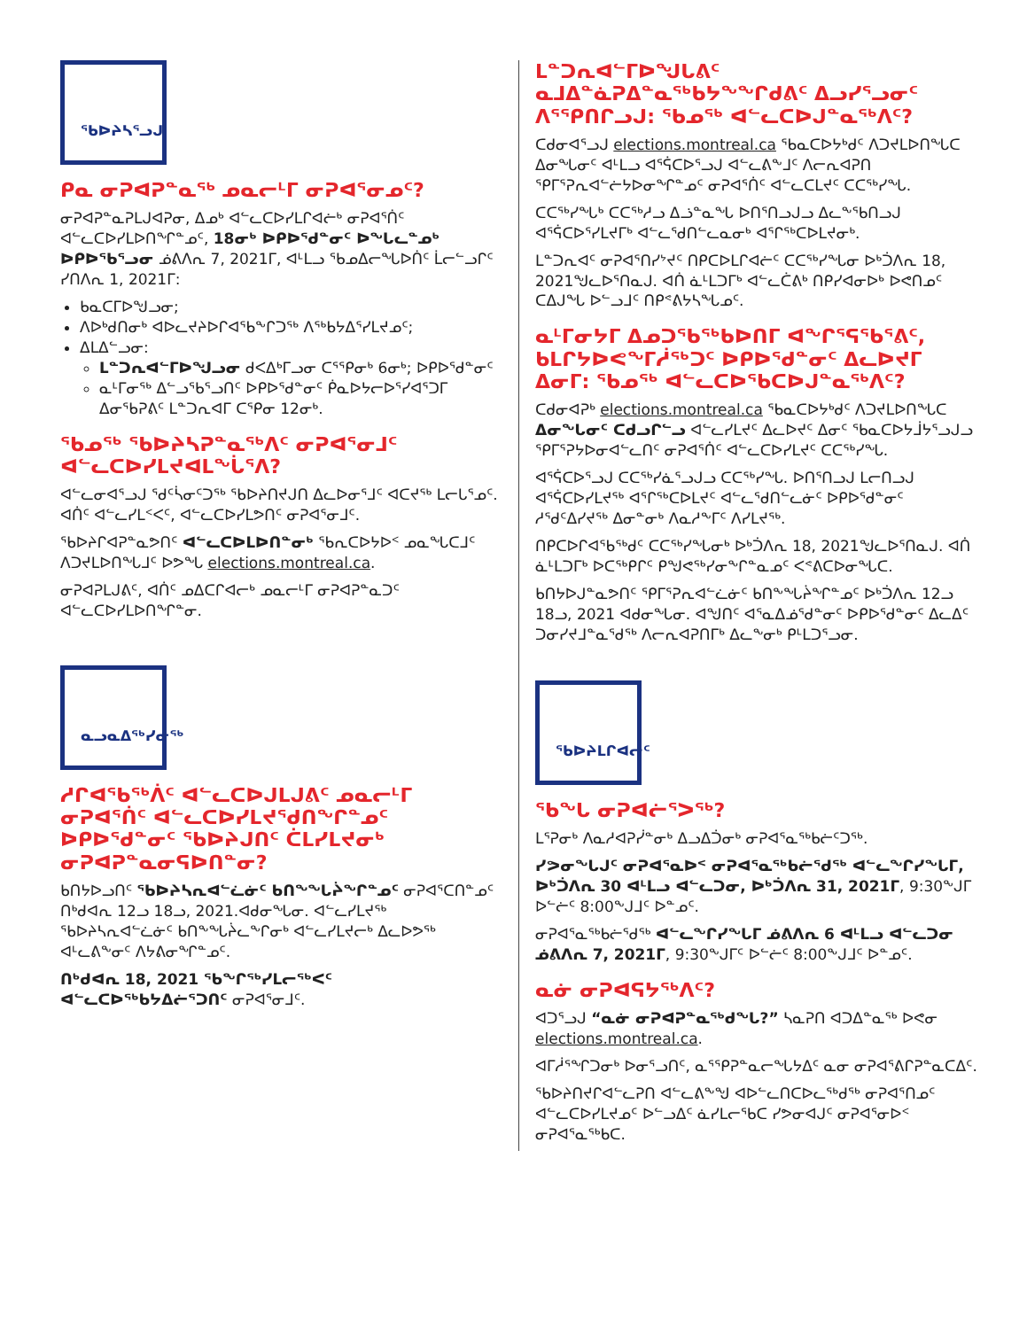ᖃᐅᔨᓴᕐᓗᒍ
ᑭᓇ ᓂᕈᐊᕈᓐᓇᖅ ᓄᓇᓕᒻᒥ ᓂᕈᐊᕐᓂᓄᑦ?
ᓂᕈᐊᕈᓐᓇᕈᒪᒍᐊᕈᓂ, ᐃᓄᒃ ᐊᓪᓚᑕᐅᓯᒪᒋᐊᓖᒃ ᓂᕈᐊᕐᑏᑦ ᐊᓪᓚᑕᐅᓯᒪᐅᑎᖏᓐᓄᑦ, 18ᓂᒃ ᐅᑭᐅᖁᓐᓂᑦ ᐅᖓᓚᓐᓄᒃ ᐅᑭᐅᖃᕐᓗᓂ ᓅᕕᐱᕆ 7, 2021ᒥ, ᐊᒻᒪᓗ ᖃᓄᐃᓕᖓᐅᑏᑦ ᒫᓕᓪᓗᒋᑦ ᓯᑎᐱᕆ 1, 2021ᒥ:
ᑲᓇᑕᒥᐅᖑᓗᓂ;
ᐱᐅᒃᑯᑎᓂᒃ ᐊᐅᓚᔪᔨᐅᒋᐊᖃᖕᒋᑐᖅ ᐱᖅᑲᔭᐃᕐᓯᒪᔪᓄᑦ;
ᐃᒪᐃᓪᓗᓂ:
ᒪᓐᑐᕆᐊᓪᒥᐅᖑᓗᓂ ᑯᐸᐃᒃᒥᓗᓂ ᑕᕐᕿᓂᒃ 6ᓂᒃ; ᐅᑭᐅᖁᓐᓂᑦ
ᓇᒻᒥᓂᖅ ᐃᓪᓗᖃᕐᓗᑎᑦ ᐅᑭᐅᖁᓐᓂᑦ ᑮᓇᐅᔭᓕᐅᕐᓯᐊᕐᑐᒥ ᐃᓂᖃᕈᕕᑦ ᒪᓐᑐᕆᐊᒥ ᑕᕿᓂ 12ᓂᒃ.
ᖃᓄᖅ ᖃᐅᔨᓴᕈᓐᓇᖅᐱᑦ ᓂᕈᐊᕐᓂᒧᑦ ᐊᓪᓚᑕᐅᓯᒪᔪᐊᒪᖔᕐᐱ?
ᐊᓪᓚᓂᐊᕐᓗᒍ ᖁᑦᓵᓂᑦᑐᖅ ᖃᐅᔨᑎᔪᒍᑎ ᐃᓚᐅᓂᕐᒧᑦ ᐊᑕᔪᖅ ᒪᓕᒐᕐᓄᑦ. ᐊᑏᑦ ᐊᓪᓚᓯᒪᑉᐸᑦ, ᐊᓪᓚᑕᐅᓯᒪᕗᑎᑦ ᓂᕈᐊᕐᓂᒧᑦ.
ᖃᐅᔨᒋᐊᕈᓐᓇᕗᑎᑦ ᐊᓪᓚᑕᐅᒪᐅᑎᓐᓂᒃ ᖃᕆᑕᐅᔭᐅᑉ ᓄᓇᖓᑕᒧᑦ ᐱᑐᔪᒪᐅᑎᖓᒧᑦ ᐅᕗᖓ elections.montreal.ca.
ᓂᕈᐊᕈᒪᒍᕕᑦ, ᐊᑏᑦ ᓄᐃᑕᒋᐊᓕᒃ ᓄᓇᓕᒻᒥ ᓂᕈᐊᕈᓐᓇᑐᑦ ᐊᓪᓚᑕᐅᓯᒪᐅᑎᖏᓐᓂ.
ᓇᓗᓇᐃᖅᓯᓂᖅ
ᓱᒋᐊᖃᖅᐲᑦ ᐊᓪᓚᑕᐅᒍᒪᒍᕕᑦ ᓄᓇᓕᒻᒥ ᓂᕈᐊᕐᑏᑦ ᐊᓪᓚᑕᐅᓯᒪᔪᖁᑎᖏᓐᓄᑦ ᐅᑭᐅᖁᓐᓂᑦ ᖃᐅᔨᒍᑎᑦ ᑖᒪᓯᒪᔪᓂᒃ ᓂᕈᐊᕈᓐᓇᓂᕋᐅᑎᓐᓂ?
ᑲᑎᔭᐅᓗᑎᑦ ᖃᐅᔨᓴᕆᐊᓪᓛᓃᑦ ᑲᑎᖕᖓᔩᖏᓐᓄᑦ ᓂᕈᐊᕐᑕᑎᓐᓄᑦ ᑎᒃᑯᐊᕆ 12ᓗ 18ᓗ, 2021.ᐊᑯᓂᖓᓂ. ᐊᓪᓚᓯᒪᔪᖅ ᖃᐅᔨᓴᕆᐊᓪᓛᓃᑦ ᑲᑎᖕᖓᔩᓚᖕᒋᓂᒃ ᐊᓪᓚᓯᒪᔪᓕᒃ ᐃᓚᐅᕗᖅ ᐊᒻᓚᕕᖕᓂᑦ ᐱᔭᕕᓂᖏᓐᓄᑦ.
ᑎᒃᑯᐊᕆ 18, 2021 ᖃᖏᖅᓯᒪᓕᖅᐸᑦ ᐊᓪᓚᑕᐅᖅᑲᔭᐃᓖᕐᑐᑎᑦ ᓂᕈᐊᕐᓂᒧᑦ.
ᒪᓐᑐᕆᐊᓪᒥᐅᖑᒐᕕᑦ ᓇᒧᐃᓐᓈᕈᐃᓐᓇᖅᑲᔭᖕᖏᑯᕕᑦ ᐃᓗᓯᕐᓗᓂᑦ ᐱᕐᕿᑎᒋᓗᒍ: ᖃᓄᖅ ᐊᓪᓚᑕᐅᒍᓐᓇᖅᐱᑦ?
ᑕᑯᓂᐊᕐᓗᒍ elections.montreal.ca ᖃᓇᑕᐅᔭᒃᑯᑦ ᐱᑐᔪᒪᐅᑎᖓᑕ ᐃᓂᖓᓂᑦ ᐊᒻᒪᓗ ᐊᕐᕌᑕᐅᕐᓗᒍ ᐊᓪᓚᕕᖕᒧᑦ ᐱᓕᕆᐊᕈᑎ ᕿᒥᕐᕈᕆᐊᓪᓖᔭᐅᓂᖏᓐᓄᑦ ᓂᕈᐊᕐᑏᑦ ᐊᓪᓚᑕᒪᔪᑦ ᑕᑕᖅᓯᖓ.
ᑕᑕᖅᓯᖓᒃ ᑕᑕᖅᓱᓗ ᐃᓘᓐᓇᖓ ᐅᑎᕐᑎᓗᒍᓗ ᐃᓚᖕᖃᑎᓗᒍ ᐊᕐᕌᑕᐅᕐᓯᒪᔪᒥᒃ ᐊᓪᓚᕐᑯᑎᓪᓚᓇᓂᒃ ᐊᕐᒋᖅᑕᐅᒪᔪᓂᒃ.
ᒪᓐᑐᕆᐊᑦ ᓂᕈᐊᕐᑎᓯᔾᔪᑦ ᑎᑭᑕᐅᒪᒋᐊᓖᑦ ᑕᑕᖅᓯᖓᓂ ᐅᒃᑑᐱᕆ 18, 2021ᖑᓚᐅᕐᑎᓇᒍ. ᐊᑏ ᓈᒻᒪᑐᒥᒃ ᐊᓪᓚᑖᕕᒃ ᑎᑭᓯᐊᓂᐅᒃ ᐅᕙᑎᓄᑦ ᑕᐃᒍᖓ ᐅᓪᓗᒧᑦ ᑎᑭᕝᕕᔭᓴᖓᓄᑦ.
ᓇᒻᒥᓂᔭᒥ ᐃᓄᑐᖃᖅᑲᐅᑎᒥ ᐊᖏᕐᕋᖃᕐᕕᑦ, ᑲᒪᒋᔭᐅᕙᖕᒥᓲᖅᑐᑦ ᐅᑭᐅᖁᓐᓂᑦ ᐃᓚᐅᔪᒥ ᐃᓂᒥ: ᖃᓄᖅ ᐊᓪᓚᑕᐅᖃᑕᐅᒍᓐᓇᖅᐱᑦ?
ᑕᑯᓂᐊᕈᒃ elections.montreal.ca ᖃᓇᑕᐅᔭᒃᑯᑦ ᐱᑐᔪᒪᐅᑎᖓᑕ ᐃᓂᖓᓂᑦ ᑕᑯᓗᒋᓪᓗ ᐊᓪᓚᓯᒪᔪᑦ ᐃᓚᐅᔪᑦ ᐃᓂᑦ ᖃᓇᑕᐅᔭᒨᔭᕐᓗᒍᓗ ᕿᒥᕐᕈᔭᐅᓂᐊᓪᓚᑎᑦ ᓂᕈᐊᕐᑏᑦ ᐊᓪᓚᑕᐅᓯᒪᔪᑦ ᑕᑕᖅᓯᖓ.
ᐊᕐᕌᑕᐅᕐᓗᒍ ᑕᑕᖅᓯᓈᕐᓗᒍᓗ ᑕᑕᖅᓯᖓ. ᐅᑎᕐᑎᓗᒍ ᒪᓕᑎᓗᒍ ᐊᕐᕌᑕᐅᓯᒪᔪᖅ ᐊᕐᒋᖅᑕᐅᒪᔪᑦ ᐊᓪᓚᕐᑯᑎᓪᓚᓃᑦ ᐅᑭᐅᖁᓐᓂᑦ ᓱᖁᑦᐃᓯᔪᖅ ᐃᓂᓐᓂᒃ ᐱᓇᓱᖕᒥᑦ ᐱᓯᒪᔪᖅ.
ᑎᑭᑕᐅᒋᐊᖃᖅᑯᑦ ᑕᑕᖅᓯᖓᓂᒃ ᐅᒃᑑᐱᕆ 18, 2021ᖑᓚᐅᕐᑎᓇᒍ. ᐊᑏ ᓈᒻᒪᑐᒥᒃ ᐅᑕᖅᑭᒋᑦ ᑭᖑᕙᖅᓯᓂᖕᒋᓐᓇᓄᑦ ᐸᕝᕕᑕᐅᓂᖓᑕ.
ᑲᑎᔭᐅᒍᓐᓇᕗᑎᑦ ᕿᒥᕐᕈᕆᐊᓪᓛᓃᑦ ᑲᑎᖕᖓᔩᖏᓐᓄᑦ ᐅᒃᑑᐱᕆ 12ᓗ 18ᓗ, 2021 ᐊᑯᓂᖓᓂ. ᐊᖑᑎᑦ ᐊᕐᓇᐃᓅᖁᓐᓂᑦ ᐅᑭᐅᖁᓐᓂᑦ ᐃᓚᐃᑦ ᑐᓂᓯᔪᒧᓐᓇᖁᖅ ᐱᓕᕆᐊᕈᑎᒥᒃ ᐃᓚᖕᓂᒃ ᑭᒻᒪᑐᕐᓗᓂ.
ᖃᐅᔨᒪᒋᐊᓕᑦ
ᖃᖓ ᓂᕈᐊᓖᕐᐳᖅ?
ᒪᕐᕈᓂᒃ ᐱᓇᓱᐊᕈᓰᓐᓂᒃ ᐃᓗᐃᑑᓂᒃ ᓂᕈᐊᕐᓇᖅᑲᓖᑦᑐᖅ.
ᓯᕗᓂᖓᒍᑦ ᓂᕈᐊᕐᓇᐅᑉ ᓂᕈᐊᕐᓇᖅᑲᓖᕐᑯᖅ ᐊᓪᓚᖕᒋᓯᖕᒐᒥ, ᐅᒃᑑᐱᕆ 30 ᐊᒻᒪᓗ ᐊᓪᓚᑐᓂ, ᐅᒃᑑᐱᕆ 31, 2021ᒥ, 9:30ᖕᒍᒥ ᐅᓪᓖᑦ 8:00ᖕᒍᒧᑦ ᐅᓐᓄᑦ.
ᓂᕈᐊᕐᓇᖅᑲᓖᕐᑯᖅ ᐊᓪᓚᖕᒋᓯᖕᒐᒥ ᓅᕕᐱᕆ 6 ᐊᒻᒪᓗ ᐊᓪᓚᑐᓂ ᓅᕕᐱᕆ 7, 2021ᒥ, 9:30ᖕᒍᒥᑦ ᐅᓪᓖᑦ 8:00ᖕᒍᒧᑦ ᐅᓐᓄᑦ.
ᓇᓃ ᓂᕈᐊᕋᔭᖅᐱᑦ?
ᐊᑐᕐᓗᒍ “ᓇᓃ ᓂᕈᐊᕈᓐᓇᖅᑯᖓ?” ᓴᓇᕈᑎ ᐊᑐᐃᓐᓇᖅ ᐅᕙᓂ elections.montreal.ca.
ᐊᒥᓲᕐᖏᑐᓂᒃ ᐅᓂᕐᓗᑎᑦ, ᓇᕐᕿᕈᓐᓇᓕᖓᔭᐃᑦ ᓇᓂ ᓂᕈᐊᕐᕕᒋᕈᓐᓇᑕᐃᑦ.
ᖃᐅᔨᑎᔪᒋᐊᓪᓚᕈᑎ ᐊᓪᓚᕕᖕᖑ ᐊᐅᓪᓚᑎᑕᐅᓚᖅᑯᖅ ᓂᕈᐊᕐᑎᓄᑦ ᐊᓪᓚᑕᐅᓯᒪᔪᓄᑦ ᐅᓪᓗᐃᑦ ᓈᓯᒪᓕᕐᑲᑕ ᓯᕗᓂᐊᒍᑦ ᓂᕈᐊᕐᓂᐅᑉ ᓂᕈᐊᕐᓇᖅᑲᑕ.